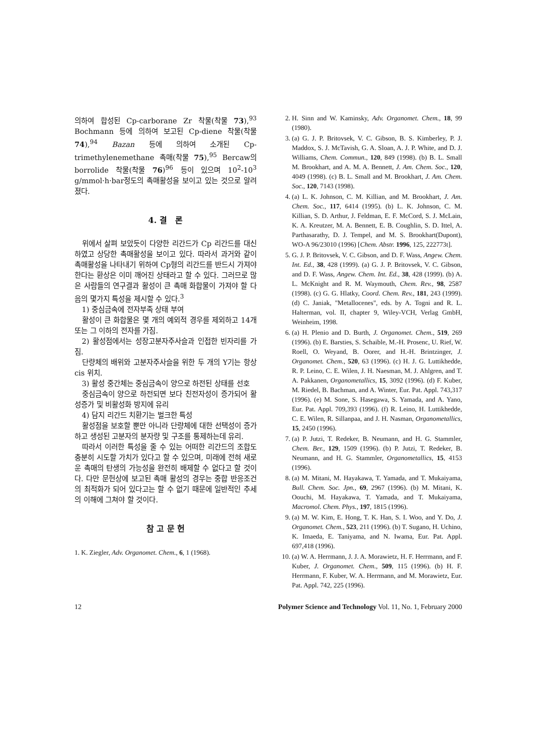의하여 합성된 Cp-carborane Zr 착물(착물 73),<sup>93</sup> Bochmann 등에 의하여 보고된 Cp-diene 착물(착물 74),<sup>94</sup> Bazan 등에 의하여 소개된 Cp-trimethylenemethane 촉매(착물 75),<sup>95</sup> Bercaw의 borrolide 착물(착물 76)<sup>96</sup> 등이 있으며 10<sup>2</sup>-10<sup>3</sup> g/mmol·h·bar정도의 촉매활성을 보이고 있는 것으로 알려졌다.
4. 결 론
위에서 살펴 보았듯이 다양한 리간드가 Cp 리간드를 대신하였고 상당한 촉매활성을 보이고 있다. 따라서 과거와 같이 촉매활성을 나타내기 위하여 Cp형의 리간드를 반드시 가져야 한다는 환상은 이미 깨어진 상태라고 할 수 있다. 그러므로 많은 사람들의 연구결과 활성이 큰 촉매 화합물이 가져야 할 다음의 몇가지 특성을 제시할 수 있다.<sup>3</sup>
1) 중심금속에 전자부족 상태 부여
활성이 큰 화합물은 몇 개의 예외적 경우를 제외하고 14개 또는 그 이하의 전자를 가짐.
2) 활성점에서는 성장고분자주사슬과 인접한 빈자리를 가짐.
단량체의 배위와 고분자주사슬을 위한 두 개의 Y기는 항상 cis 위치.
3) 활성 중간체는 중심금속이 양으로 하전된 상태를 선호
중심금속이 양으로 하전되면 보다 친전자성이 증가되어 활성증가 및 비활성화 방지에 유리
4) 담지 리간드 치환기는 벌크한 특성
활성점을 보호할 뿐만 아니라 단량체에 대한 선택성이 증가하고 생성된 고분자의 분자량 및 구조를 통제하는데 유리.
따라서 이러한 특성을 줄 수 있는 어떠한 리간드의 조합도 충분히 시도할 가치가 있다고 할 수 있으며, 미래에 전혀 새로운 촉매의 탄생의 가능성을 완전히 배제할 수 없다고 할 것이다. 다만 문헌상에 보고된 촉매 활성의 경우는 중합 반응조건의 최적화가 되어 있다고는 할 수 없기 때문에 일반적인 추세의 이해에 그쳐야 할 것이다.
참 고 문 헌
1. K. Ziegler, Adv. Organomet. Chem., 6, 1 (1968).
2. H. Sinn and W. Kaminsky, Adv. Organomet. Chem., 18, 99 (1980).
3. (a) G. J. P. Britovsek, V. C. Gibson, B. S. Kimberley, P. J. Maddox, S. J. McTavish, G. A. Sloan, A. J. P. White, and D. J. Williams, Chem. Commun., 120, 849 (1998). (b) B. L. Small M. Brookhart, and A. M. A. Bennett, J. Am. Chem. Soc., 120, 4049 (1998). (c) B. L. Small and M. Brookhart, J. Am. Chem. Soc., 120, 7143 (1998).
4. (a) L. K. Johnson, C. M. Killian, and M. Brookhart, J. Am. Chem. Soc., 117, 6414 (1995). (b) L. K. Johnson, C. M. Killian, S. D. Arthur, J. Feldman, E. F. McCord, S. J. McLain, K. A. Kreutzer, M. A. Bennett, E. B. Coughlin, S. D. Ittel, A. Parthasarathy, D. J. Tempel, and M. S. Brookhart(Dupont), WO-A 96/23010 (1996) [Chem. Abstr. 1996, 125, 222773t].
5. G. J. P. Britovsek, V. C. Gibson, and D. F. Wass, Angew. Chem. Int. Ed., 38, 428 (1999). (a) G. J. P. Britovsek, V. C. Gibson, and D. F. Wass, Angew. Chem. Int. Ed., 38, 428 (1999). (b) A. L. McKnight and R. M. Waymouth, Chem. Rev., 98, 2587 (1998). (c) G. G. Hlatky, Coord. Chem. Rev., 181, 243 (1999). (d) C. Janiak, "Metallocenes", eds. by A. Togni and R. L. Halterman, vol. II, chapter 9, Wiley-VCH, Verlag GmbH, Weinheim, 1998.
6. (a) H. Plenio and D. Burth, J. Organomet. Chem., 519, 269 (1996). (b) E. Barsties, S. Schaible, M.-H. Prosenc, U. Rief, W. Roell, O. Weyand, B. Oorer, and H.-H. Brintzinger, J. Organomet. Chem., 520, 63 (1996). (c) H. J. G. Luttikhedde, R. P. Leino, C. E. Wilen, J. H. Naesman, M. J. Ahlgren, and T. A. Pakkanen, Organometallics, 15, 3092 (1996). (d) F. Kuber, M. Riedel, B. Bachman, and A. Winter, Eur. Pat. Appl. 743,317 (1996). (e) M. Sone, S. Hasegawa, S. Yamada, and A. Yano, Eur. Pat. Appl. 709,393 (1996). (f) R. Leino, H. Luttikhedde, C. E. Wilen, R. Sillanpaa, and J. H. Nasman, Organometallics, 15, 2450 (1996).
7. (a) P. Jutzi, T. Redeker, B. Neumann, and H. G. Stammler, Chem. Ber., 129, 1509 (1996). (b) P. Jutzi, T. Redeker, B. Neumann, and H. G. Stammler, Organometallics, 15, 4153 (1996).
8. (a) M. Mitani, M. Hayakawa, T. Yamada, and T. Mukaiyama, Bull. Chem. Soc. Jpn., 69, 2967 (1996). (b) M. Mitani, K. Oouchi, M. Hayakawa, T. Yamada, and T. Mukaiyama, Macromol. Chem. Phys., 197, 1815 (1996).
9. (a) M. W. Kim, E. Hong, T. K. Han, S. I. Woo, and Y. Do, J. Organomet. Chem., 523, 211 (1996). (b) T. Sugano, H. Uchino, K. Imaeda, E. Taniyama, and N. Iwama, Eur. Pat. Appl. 697,418 (1996).
10. (a) W. A. Herrmann, J. J. A. Morawietz, H. F. Herrmann, and F. Kuber, J. Organomet. Chem., 509, 115 (1996). (b) H. F. Herrmann, F. Kuber, W. A. Herrmann, and M. Morawietz, Eur. Pat. Appl. 742, 225 (1996).
12 Polymer Science and Technology Vol. 11, No. 1, February 2000